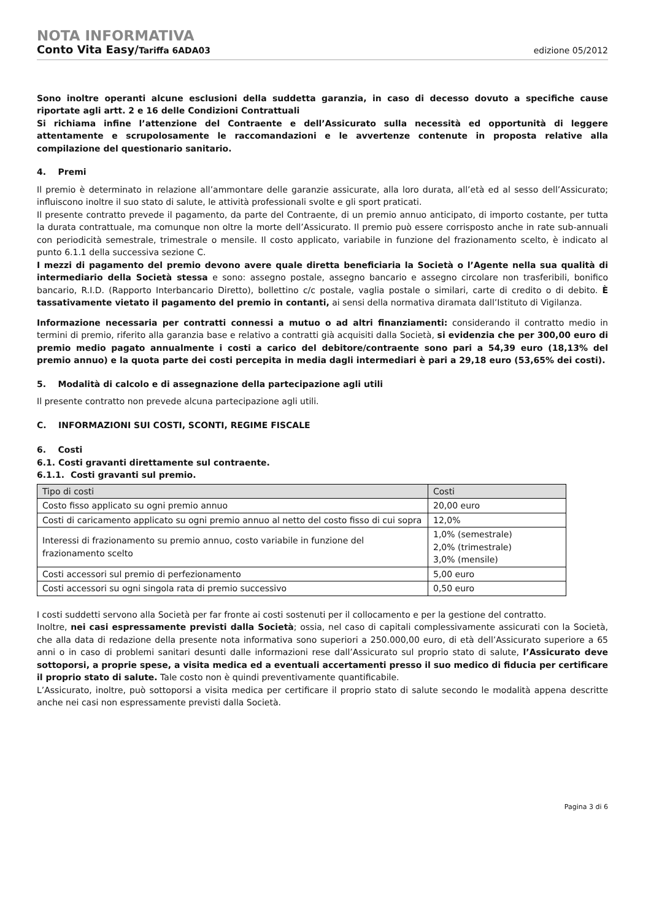NOTA INFORMATIVA
Conto Vita Easy/Tariffa 6ADA03 edizione 05/2012
Sono inoltre operanti alcune esclusioni della suddetta garanzia, in caso di decesso dovuto a specifiche cause riportate agli artt. 2 e 16 delle Condizioni Contrattuali
Si richiama infine l’attenzione del Contraente e dell’Assicurato sulla necessità ed opportunità di leggere attentamente e scrupolosamente le raccomandazioni e le avvertenze contenute in proposta relative alla compilazione del questionario sanitario.
4. Premi
Il premio è determinato in relazione all’ammontare delle garanzie assicurate, alla loro durata, all’età ed al sesso dell’Assicurato; influiscono inoltre il suo stato di salute, le attività professionali svolte e gli sport praticati.
Il presente contratto prevede il pagamento, da parte del Contraente, di un premio annuo anticipato, di importo costante, per tutta la durata contrattuale, ma comunque non oltre la morte dell’Assicurato. Il premio può essere corrisposto anche in rate sub-annuali con periodicità semestrale, trimestrale o mensile. Il costo applicato, variabile in funzione del frazionamento scelto, è indicato al punto 6.1.1 della successiva sezione C.
I mezzi di pagamento del premio devono avere quale diretta beneficiaria la Società o l’Agente nella sua qualità di intermediario della Società stessa e sono: assegno postale, assegno bancario e assegno circolare non trasferibili, bonifico bancario, R.I.D. (Rapporto Interbancario Diretto), bollettino c/c postale, vaglia postale o similari, carte di credito o di debito. È tassativamente vietato il pagamento del premio in contanti, ai sensi della normativa diramata dall’Istituto di Vigilanza.
Informazione necessaria per contratti connessi a mutuo o ad altri finanziamenti: considerando il contratto medio in termini di premio, riferito alla garanzia base e relativo a contratti già acquisiti dalla Società, si evidenzia che per 300,00 euro di premio medio pagato annualmente i costi a carico del debitore/contraente sono pari a 54,39 euro (18,13% del premio annuo) e la quota parte dei costi percepita in media dagli intermediari è pari a 29,18 euro (53,65% dei costi).
5. Modalità di calcolo e di assegnazione della partecipazione agli utili
Il presente contratto non prevede alcuna partecipazione agli utili.
C. INFORMAZIONI SUI COSTI, SCONTI, REGIME FISCALE
6. Costi
6.1. Costi gravanti direttamente sul contraente.
6.1.1. Costi gravanti sul premio.
| Tipo di costi | Costi |
| --- | --- |
| Costo fisso applicato su ogni premio annuo | 20,00 euro |
| Costi di caricamento applicato su ogni premio annuo al netto del costo fisso di cui sopra | 12,0% |
| Interessi di frazionamento su premio annuo, costo variabile in funzione del frazionamento scelto | 1,0% (semestrale) 2,0% (trimestrale) 3,0% (mensile) |
| Costi accessori sul premio di perfezionamento | 5,00 euro |
| Costi accessori su ogni singola rata di premio successivo | 0,50 euro |
I costi suddetti servono alla Società per far fronte ai costi sostenuti per il collocamento e per la gestione del contratto.
Inoltre, nei casi espressamente previsti dalla Società; ossia, nel caso di capitali complessivamente assicurati con la Società, che alla data di redazione della presente nota informativa sono superiori a 250.000,00 euro, di età dell’Assicurato superiore a 65 anni o in caso di problemi sanitari desunti dalle informazioni rese dall’Assicurato sul proprio stato di salute, l’Assicurato deve sottoporsi, a proprie spese, a visita medica ed a eventuali accertamenti presso il suo medico di fiducia per certificare il proprio stato di salute. Tale costo non è quindi preventivamente quantificabile.
L’Assicurato, inoltre, può sottoporsi a visita medica per certificare il proprio stato di salute secondo le modalità appena descritte anche nei casi non espressamente previsti dalla Società.
Pagina 3 di 6